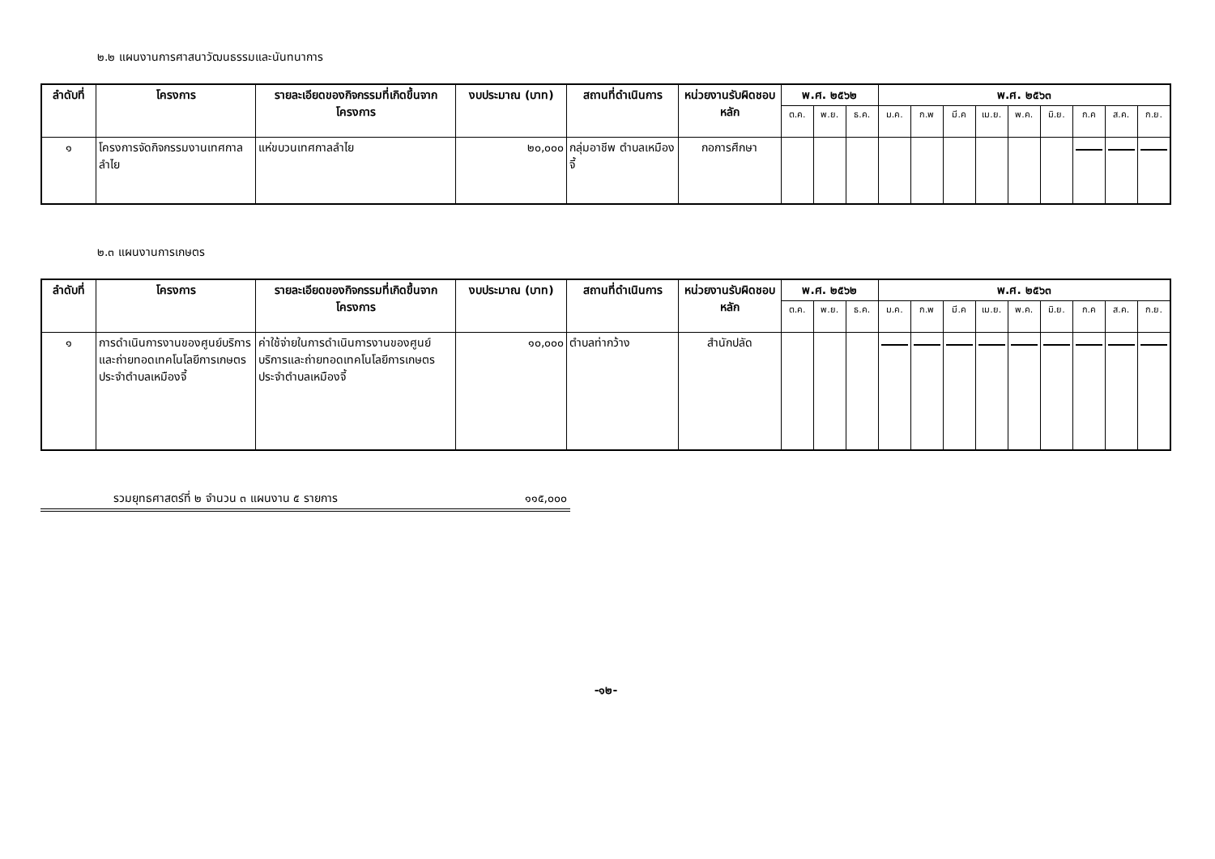๒.๒ แผนงานการศาสนาวัฒนธรรมและนันทนาการ
| ลำดับที่ | โครงการ | รายละเอียดของกิจกรรมที่เกิดขึ้นจากโครงการ | งบประมาณ (บาท) | สถานที่ดำเนินการ | หน่วยงานรับผิดชอบหลัก | พ.ศ. ๒๕๖๒ | | | พ.ศ. ๒๕๖๓ | | | | | | | | |
| --- | --- | --- | --- | --- | --- | --- | --- | --- | --- | --- | --- | --- | --- | --- | --- | --- | --- |
| | | | | | | ต.ค. | พ.ย. | ธ.ค. | ม.ค. | ก.พ | มี.ค | เม.ย. | พ.ค. | มิ.ย. | ก.ค | ส.ค. | ก.ย. |
| ๑ | โครงการจัดกิจกรรมงานเทศกาลลำไย | แห่ขบวนเทศกาลลำไย | ๒๐,๐๐๐ | กลุ่มอาชีพ ตำบลเหมืองจี้ | กอการศึกษา | | | | | | | | | | | | |
๒.๓ แผนงานการเกษตร
| ลำดับที่ | โครงการ | รายละเอียดของกิจกรรมที่เกิดขึ้นจากโครงการ | งบประมาณ (บาท) | สถานที่ดำเนินการ | หน่วยงานรับผิดชอบหลัก | พ.ศ. ๒๕๖๒ | | | พ.ศ. ๒๕๖๓ | | | | | | | | |
| --- | --- | --- | --- | --- | --- | --- | --- | --- | --- | --- | --- | --- | --- | --- | --- | --- | --- |
| | | | | | | ต.ค. | พ.ย. | ธ.ค. | ม.ค. | ก.พ | มี.ค | เม.ย. | พ.ค. | มิ.ย. | ก.ค | ส.ค. | ก.ย. |
| ๑ | การดำเนินการงานของศูนย์บริการและถ่ายทอดเทคโนโลยีการเกษตรประจำตำบลเหมืองจี้ | ค่าใช้จ่ายในการดำเนินการงานของศูนย์บริการและถ่ายทอดเทคโนโลยีการเกษตรประจำตำบลเหมืองจี้ | ๑๐,๐๐๐ | ตำบลท่ากว้าง | สำนักปลัด | | | | | | | | | | | | |
รวมยุทธศาสตร์ที่ ๒ จำนวน ๓ แผนงาน ๕ รายการ ๑๑๕,๐๐๐
-๑๒-